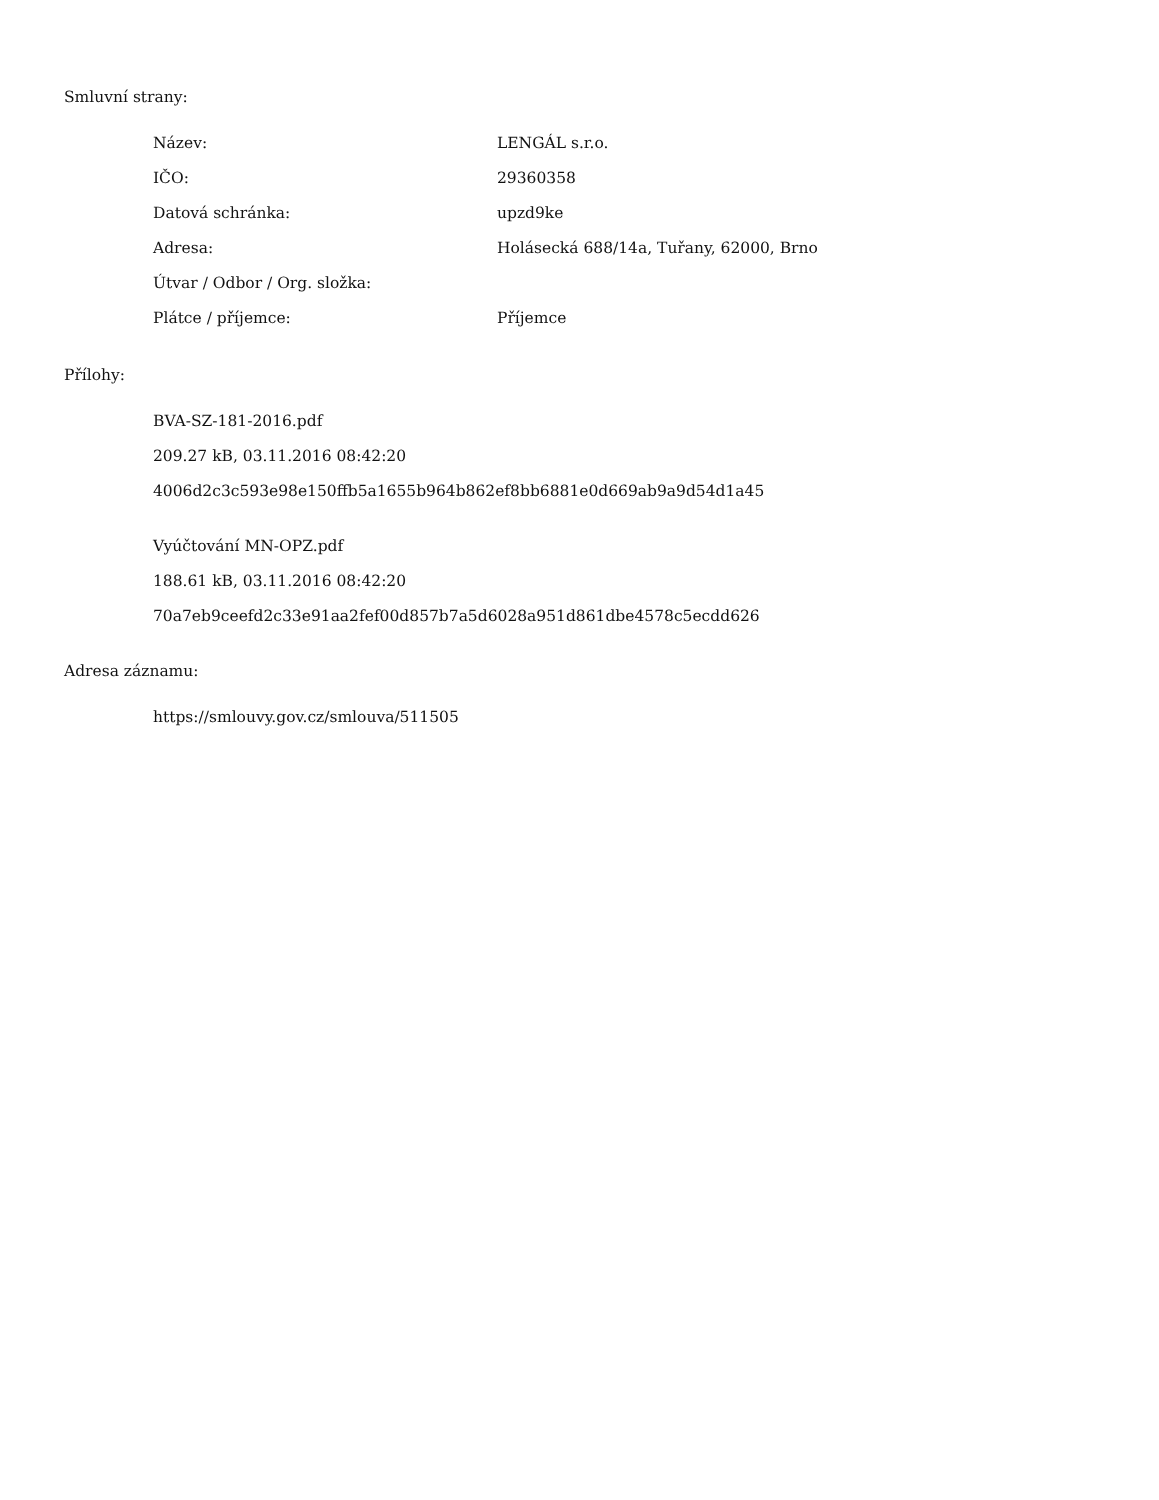Smluvní strany:
| Název: | LENGÁL s.r.o. |
| IČO: | 29360358 |
| Datová schránka: | upzd9ke |
| Adresa: | Holásecká 688/14a, Tuřany, 62000, Brno |
| Útvar / Odbor / Org. složka: | |
| Plátce / příjemce: | Příjemce |
Přílohy:
BVA-SZ-181-2016.pdf
209.27 kB, 03.11.2016 08:42:20
4006d2c3c593e98e150ffb5a1655b964b862ef8bb6881e0d669ab9a9d54d1a45
Vyúčtování MN-OPZ.pdf
188.61 kB, 03.11.2016 08:42:20
70a7eb9ceefd2c33e91aa2fef00d857b7a5d6028a951d861dbe4578c5ecdd626
Adresa záznamu:
https://smlouvy.gov.cz/smlouva/511505